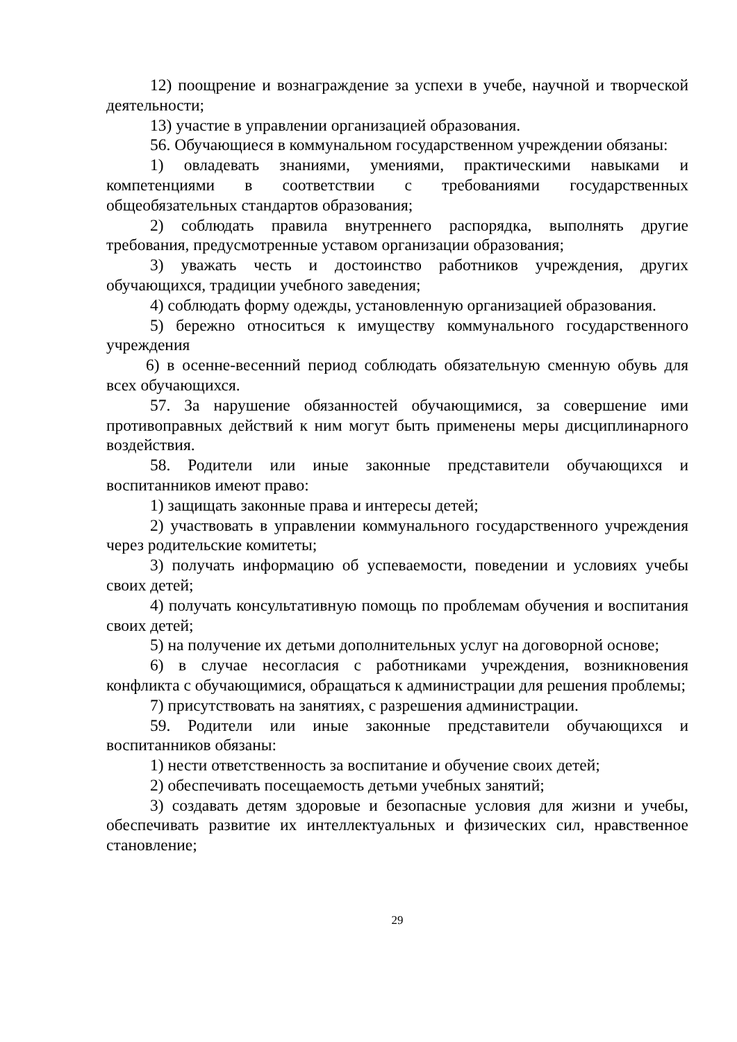12) поощрение и вознаграждение за успехи в учебе, научной и творческой деятельности;
13) участие в управлении организацией образования.
56. Обучающиеся в коммунальном государственном учреждении обязаны:
1) овладевать знаниями, умениями, практическими навыками и компетенциями в соответствии с требованиями государственных общеобязательных стандартов образования;
2) соблюдать правила внутреннего распорядка, выполнять другие требования, предусмотренные уставом организации образования;
3) уважать честь и достоинство работников учреждения, других обучающихся, традиции учебного заведения;
4) соблюдать форму одежды, установленную организацией образования.
5) бережно относиться к имуществу коммунального государственного учреждения
6) в осенне-весенний период соблюдать обязательную сменную обувь для всех обучающихся.
57. За нарушение обязанностей обучающимися, за совершение ими противоправных действий к ним могут быть применены меры дисциплинарного воздействия.
58. Родители или иные законные представители обучающихся и воспитанников имеют право:
1) защищать законные права и интересы детей;
2) участвовать в управлении коммунального государственного учреждения через родительские комитеты;
3) получать информацию об успеваемости, поведении и условиях учебы своих детей;
4) получать консультативную помощь по проблемам обучения и воспитания своих детей;
5) на получение их детьми дополнительных услуг на договорной основе;
6) в случае несогласия с работниками учреждения, возникновения конфликта с обучающимися, обращаться к администрации для решения проблемы;
7) присутствовать на занятиях, с разрешения администрации.
59. Родители или иные законные представители обучающихся и воспитанников обязаны:
1) нести ответственность за воспитание и обучение своих детей;
2) обеспечивать посещаемость детьми учебных занятий;
3) создавать детям здоровые и безопасные условия для жизни и учебы, обеспечивать развитие их интеллектуальных и физических сил, нравственное становление;
29